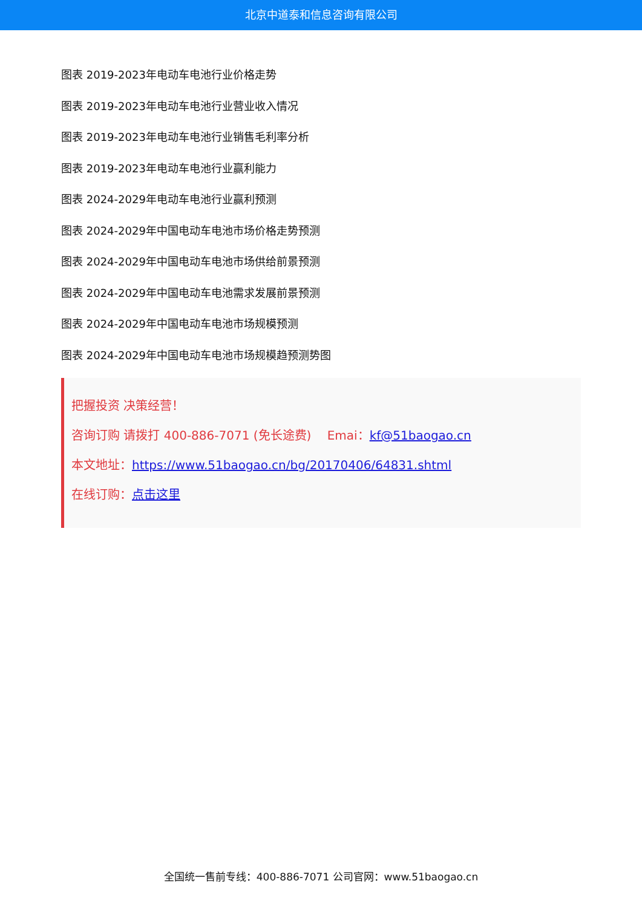北京中道泰和信息咨询有限公司
图表 2019-2023年电动车电池行业价格走势
图表 2019-2023年电动车电池行业营业收入情况
图表 2019-2023年电动车电池行业销售毛利率分析
图表 2019-2023年电动车电池行业赢利能力
图表 2024-2029年电动车电池行业赢利预测
图表 2024-2029年中国电动车电池市场价格走势预测
图表 2024-2029年中国电动车电池市场供给前景预测
图表 2024-2029年中国电动车电池需求发展前景预测
图表 2024-2029年中国电动车电池市场规模预测
图表 2024-2029年中国电动车电池市场规模趋预测势图
把握投资 决策经营！
咨询订购 请拨打 400-886-7071 (免长途费)　 Emai：kf@51baogao.cn
本文地址：https://www.51baogao.cn/bg/20170406/64831.shtml
在线订购：点击这里
全国统一售前专线：400-886-7071 公司官网：www.51baogao.cn